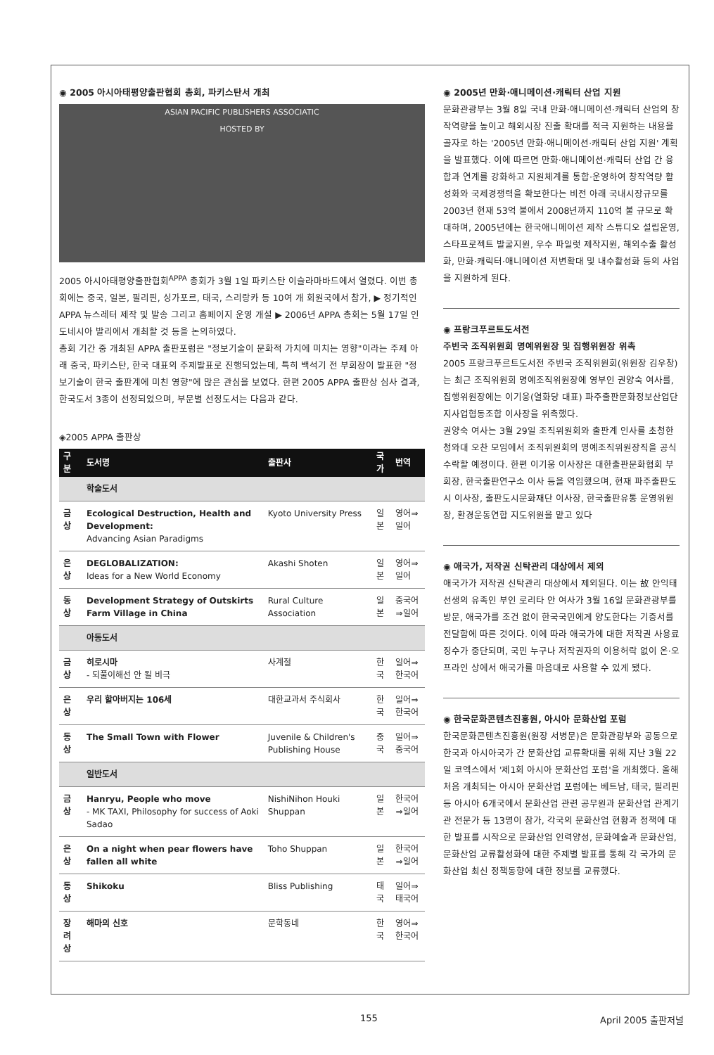◉ 2005 아시아태평양출판협회 총회, 파키스탄서 개최
ASIAN PACIFIC PUBLISHERS ASSOCIATIC
HOSTED BY
2005 아시아태평양출판협회<sup>APPA</sup> 총회가 3월 1일 파키스탄 이슬라마바드에서 열렸다. 이번 총회에는 중국, 일본, 필리핀, 싱가포르, 태국, 스리랑카 등 10여 개 회원국에서 참가, ▶ 정기적인 APPA 뉴스레터 제작 및 발송 그리고 홈페이지 운영 개설 ▶ 2006년 APPA 총회는 5월 17일 인도네시아 발리에서 개최할 것 등을 논의하였다.
총회 기간 중 개최된 APPA 출판포럼은 "정보기술이 문화적 가치에 미치는 영향"이라는 주제 아래 중국, 파키스탄, 한국 대표의 주제발표로 진행되었는데, 특히 백석기 전 부회장이 발표한 "정보기술이 한국 출판계에 미친 영향"에 많은 관심을 보였다. 한편 2005 APPA 출판상 심사 결과, 한국도서 3종이 선정되었으며, 부문별 선정도서는 다음과 같다.
◈2005 APPA 출판상
| 구분 | 도서명 | 출판사 | 국가 | 번역 |
| --- | --- | --- | --- | --- |
| | 학술도서 | | | |
| 금상 | Ecological Destruction, Health and Development: Advancing Asian Paradigms | Kyoto University Press | 일본 | 영어⇒일어 |
| 은상 | DEGLOBALIZATION: Ideas for a New World Economy | Akashi Shoten | 일본 | 영어⇒일어 |
| 동상 | Development Strategy of Outskirts Farm Village in China | Rural Culture Association | 일본 | 중국어⇒일어 |
| | 아동도서 | | | |
| 금상 | 히로시마 - 되풀이해선 안 될 비극 | 사계절 | 한국 | 일어⇒한국어 |
| 은상 | 우리 할아버지는 106세 | 대한교과서 주식회사 | 한국 | 일어⇒한국어 |
| 동상 | The Small Town with Flower | Juvenile & Children's Publishing House | 중국 | 일어⇒중국어 |
| | 일반도서 | | | |
| 금상 | Hanryu, People who move - MK TAXI, Philosophy for success of Aoki Sadao | NishiNihon Houki Shuppan | 일본 | 한국어⇒일어 |
| 은상 | On a night when pear flowers have fallen all white | Toho Shuppan | 일본 | 한국어⇒일어 |
| 동상 | Shikoku | Bliss Publishing | 태국 | 일어⇒태국어 |
| 장려상 | 해마의 신호 | 문학동네 | 한국 | 영어⇒한국어 |
◉ 2005년 만화·애니메이션·캐릭터 산업 지원
문화관광부는 3월 8일 국내 만화·애니메이션·캐릭터 산업의 창작역량을 높이고 해외시장 진출 확대를 적극 지원하는 내용을 골자로 하는 '2005년 만화·애니메이션·캐릭터 산업 지원' 계획을 발표했다. 이에 따르면 만화·애니메이션·캐릭터 산업 간 융합과 연계를 강화하고 지원체계를 통합·운영하여 창작역량 활성화와 국제경쟁력을 확보한다는 비전 아래 국내시장규모를 2003년 현재 53억 불에서 2008년까지 110억 불 규모로 확대하며, 2005년에는 한국애니메이션 제작 스튜디오 설립운영, 스타프로젝트 발굴지원, 우수 파일럿 제작지원, 해외수출 활성화, 만화·캐릭터·애니메이션 저변확대 및 내수활성화 등의 사업을 지원하게 된다.
◉ 프랑크푸르트도서전
주빈국 조직위원회 명예위원장 및 집행위원장 위촉
2005 프랑크푸르트도서전 주빈국 조직위원회(위원장 김우창)는 최근 조직위원회 명예조직위원장에 영부인 권양숙 여사를, 집행위원장에는 이기웅(열화당 대표) 파주출판문화정보산업단지사업협동조합 이사장을 위촉했다.
권양숙 여사는 3월 29일 조직위원회와 출판계 인사를 초청한 청와대 오찬 모임에서 조직위원회의 명예조직위원장직을 공식 수락할 예정이다. 한편 이기웅 이사장은 대한출판문화협회 부회장, 한국출판연구소 이사 등을 역임했으며, 현재 파주출판도시 이사장, 출판도시문화재단 이사장, 한국출판유통 운영위원장, 환경운동연합 지도위원을 맡고 있다
◉ 애국가, 저작권 신탁관리 대상에서 제외
애국가가 저작권 신탁관리 대상에서 제외된다. 이는 故 안익태 선생의 유족인 부인 로리타 안 여사가 3월 16일 문화관광부를 방문, 애국가를 조건 없이 한국국민에게 양도한다는 기증서를 전달함에 따른 것이다. 이에 따라 애국가에 대한 저작권 사용료 징수가 중단되며, 국민 누구나 저작권자의 이용허락 없이 온·오프라인 상에서 애국가를 마음대로 사용할 수 있게 됐다.
◉ 한국문화콘텐츠진흥원, 아시아 문화산업 포럼
한국문화콘텐츠진흥원(원장 서병문)은 문화관광부와 공동으로 한국과 아시아국가 간 문화산업 교류확대를 위해 지난 3월 22일 코엑스에서 '제1회 아시아 문화산업 포럼'을 개최했다. 올해 처음 개최되는 아시아 문화산업 포럼에는 베트남, 태국, 필리핀 등 아시아 6개국에서 문화산업 관련 공무원과 문화산업 관계기관 전문가 등 13명이 참가, 각국의 문화산업 현황과 정책에 대한 발표를 시작으로 문화산업 인력양성, 문화예술과 문화산업, 문화산업 교류활성화에 대한 주제별 발표를 통해 각 국가의 문화산업 최신 정책동향에 대한 정보를 교류했다.
155 April 2005 출판저널